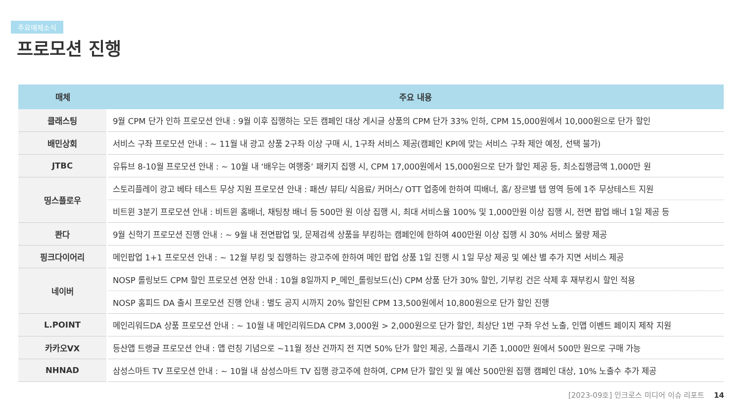주요매체소식
프로모션 진행
| 매체 | 주요 내용 |
| --- | --- |
| 클래스팅 | 9월 CPM 단가 인하 프로모션 안내 : 9월 이후 집행하는 모든 캠페인 대상 게시글 상품의 CPM 단가 33% 인하, CPM 15,000원에서 10,000원으로 단가 할인 |
| 배민상회 | 서비스 구좌 프로모션 안내 : ~ 11월 내 광고 상품 2구좌 이상 구매 시, 1구좌 서비스 제공(캠페인 KPI에 맞는 서비스 구좌 제안 예정, 선택 불가) |
| JTBC | 유튜브 8-10월 프로모션 안내 : ~ 10월 내 ‘배우는 여행중’ 패키지 집행 시, CPM 17,000원에서 15,000원으로 단가 할인 제공 등, 최소집행금액 1,000만 원 |
| 띵스플로우 | 스토리플레이 광고 베타 테스트 무상 지원 프로모션 안내 : 패션/ 뷰티/ 식음료/ 커머스/ OTT 업종에 한하여 띠배너, 홈/ 장르별 탭 영역 등에 1주 무상테스트 지원 |
| | 비트윈 3분기 프로모션 안내 : 비트윈 홈배너, 채팅창 배너 등 500만 원 이상 집행 시, 최대 서비스율 100% 및 1,000만원 이상 집행 시, 전면 팝업 배너 1일 제공 등 |
| 콴다 | 9월 신학기 프로모션 진행 안내 : ~ 9월 내 전면팝업 및, 문제검색 상품을 부킹하는 캠페인에 한하여 400만원 이상 집행 시 30% 서비스 물량 제공 |
| 핑크다이어리 | 메인팝업 1+1 프로모션 안내 : ~ 12월 부킹 및 집행하는 광고주에 한하여 메인 팝업 상품 1일 진행 시 1일 무상 제공 및 예산 별 추가 지면 서비스 제공 |
| 네이버 | NOSP 롤링보드 CPM 할인 프로모션 연장 안내 : 10월 8일까지 P_메인_롤링보드(신) CPM 상품 단가 30% 할인, 기부킹 건은 삭제 후 재부킹시 할인 적용 |
| | NOSP 홈피드 DA 출시 프로모션 진행 안내 : 별도 공지 시까지 20% 할인된 CPM 13,500원에서 10,800원으로 단가 할인 진행 |
| L.POINT | 메인리워드DA 상품 프로모션 안내 : ~ 10월 내 메인리워드DA CPM 3,000원 > 2,000원으로 단가 할인, 최상단 1번 구좌 우선 노출, 인앱 이벤트 페이지 제작 지원 |
| 카카오VX | 등산앱 트랭글 프로모션 안내 : 앱 런칭 기념으로 ~11월 정산 건까지 전 지면 50% 단가 할인 제공, 스플래시 기존 1,000만 원에서 500만 원으로 구매 가능 |
| NHNAD | 삼성스마트 TV 프로모션 안내 : ~ 10월 내 삼성스마트 TV 집행 광고주에 한하여, CPM 단가 할인 및 월 예산 500만원 집행 캠페인 대상, 10% 노출수 추가 제공 |
[2023-09호] 인크로스 미디어 이슈 리포트 14